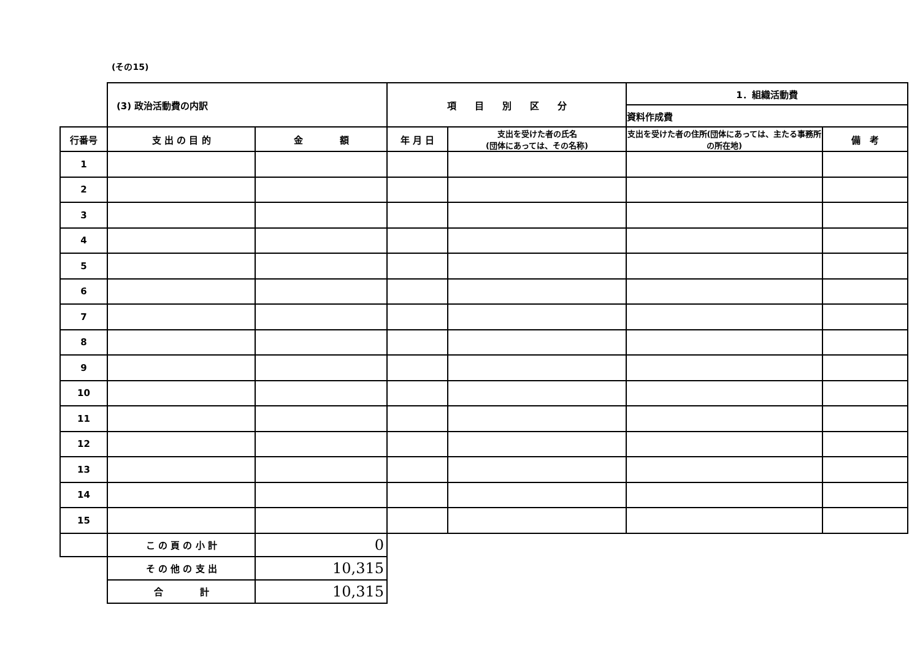(その15)
| | (3) 政治活動費の内訳 | | 項 目 別 区 分 | | 1．組織活動費 | |
| | | | | | 資料作成費 | |
| 行番号 | 支 出 の 目 的 | 金 額 | 年 月 日 | 支出を受けた者の氏名 (団体にあっては、その名称) | 支出を受けた者の住所(団体にあっては、主たる事務所の所在地) | 備 考 |
| 1 | | | | | | |
| 2 | | | | | | |
| 3 | | | | | | |
| 4 | | | | | | |
| 5 | | | | | | |
| 6 | | | | | | |
| 7 | | | | | | |
| 8 | | | | | | |
| 9 | | | | | | |
| 10 | | | | | | |
| 11 | | | | | | |
| 12 | | | | | | |
| 13 | | | | | | |
| 14 | | | | | | |
| 15 | | | | | | |
| | こ の 頁 の 小 計 | 0 | | | | |
| | そ の 他 の 支 出 | 10,315 | | | | |
| | 合 計 | 10,315 | | | | |